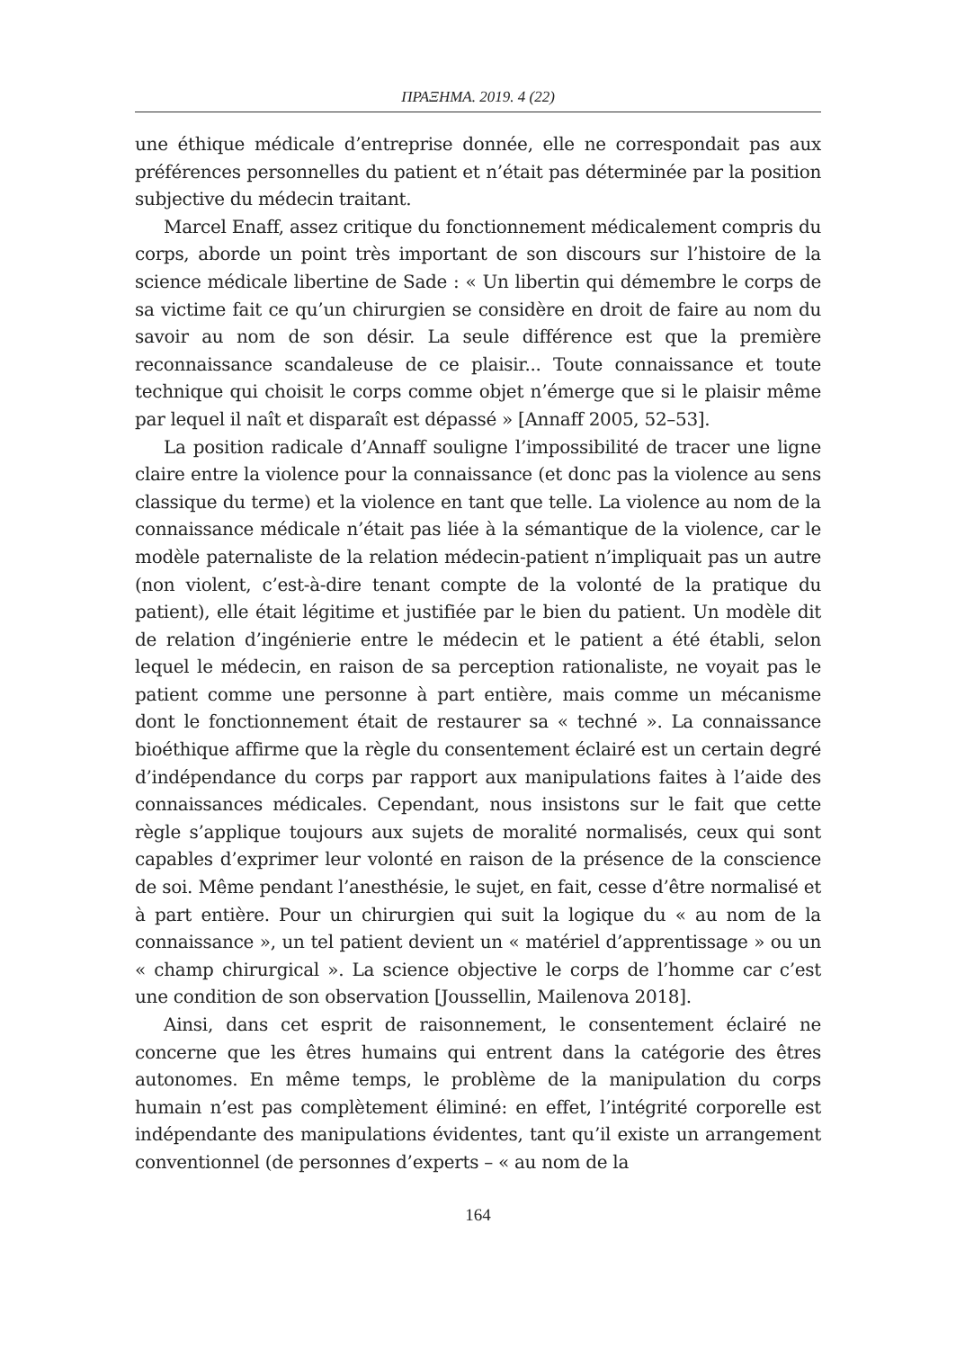ΠΡΑΞΗΜΑ. 2019. 4 (22)
une éthique médicale d’entreprise donnée, elle ne correspondait pas aux préférences personnelles du patient et n’était pas déterminée par la position subjective du médecin traitant.
Marcel Enaff, assez critique du fonctionnement médicalement compris du corps, aborde un point très important de son discours sur l’histoire de la science médicale libertine de Sade : « Un libertin qui démembre le corps de sa victime fait ce qu’un chirurgien se considère en droit de faire au nom du savoir au nom de son désir. La seule différence est que la première reconnaissance scandaleuse de ce plaisir... Toute connaissance et toute technique qui choisit le corps comme objet n’émerge que si le plaisir même par lequel il naît et disparaît est dépassé » [Annaff 2005, 52–53].
La position radicale d’Annaff souligne l’impossibilité de tracer une ligne claire entre la violence pour la connaissance (et donc pas la violence au sens classique du terme) et la violence en tant que telle. La violence au nom de la connaissance médicale n’était pas liée à la sémantique de la violence, car le modèle paternaliste de la relation médecin-patient n’impliquait pas un autre (non violent, c’est-à-dire tenant compte de la volonté de la pratique du patient), elle était légitime et justifiée par le bien du patient. Un modèle dit de relation d’ingénierie entre le médecin et le patient a été établi, selon lequel le médecin, en raison de sa perception rationaliste, ne voyait pas le patient comme une personne à part entière, mais comme un mécanisme dont le fonctionnement était de restaurer sa « techné ». La connaissance bioéthique affirme que la règle du consentement éclairé est un certain degré d’indépendance du corps par rapport aux manipulations faites à l’aide des connaissances médicales. Cependant, nous insistons sur le fait que cette règle s’applique toujours aux sujets de moralité normalisés, ceux qui sont capables d’exprimer leur volonté en raison de la présence de la conscience de soi. Même pendant l’anesthésie, le sujet, en fait, cesse d’être normalisé et à part entière. Pour un chirurgien qui suit la logique du « au nom de la connaissance », un tel patient devient un « matériel d’apprentissage » ou un « champ chirurgical ». La science objective le corps de l’homme car c’est une condition de son observation [Joussellin, Mailenova 2018].
Ainsi, dans cet esprit de raisonnement, le consentement éclairé ne concerne que les êtres humains qui entrent dans la catégorie des êtres autonomes. En même temps, le problème de la manipulation du corps humain n’est pas complètement éliminé: en effet, l’intégrité corporelle est indépendante des manipulations évidentes, tant qu’il existe un arrangement conventionnel (de personnes d’experts – « au nom de la
164